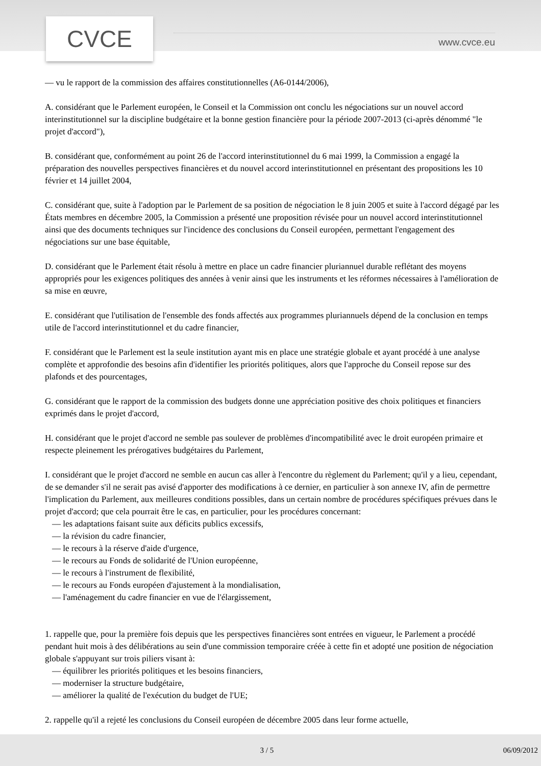CVCE www.cvce.eu
— vu le rapport de la commission des affaires constitutionnelles (A6-0144/2006),
A. considérant que le Parlement européen, le Conseil et la Commission ont conclu les négociations sur un nouvel accord interinstitutionnel sur la discipline budgétaire et la bonne gestion financière pour la période 2007-2013 (ci-après dénommé "le projet d'accord"),
B. considérant que, conformément au point 26 de l'accord interinstitutionnel du 6 mai 1999, la Commission a engagé la préparation des nouvelles perspectives financières et du nouvel accord interinstitutionnel en présentant des propositions les 10 février et 14 juillet 2004,
C. considérant que, suite à l'adoption par le Parlement de sa position de négociation le 8 juin 2005 et suite à l'accord dégagé par les États membres en décembre 2005, la Commission a présenté une proposition révisée pour un nouvel accord interinstitutionnel ainsi que des documents techniques sur l'incidence des conclusions du Conseil européen, permettant l'engagement des négociations sur une base équitable,
D. considérant que le Parlement était résolu à mettre en place un cadre financier pluriannuel durable reflétant des moyens appropriés pour les exigences politiques des années à venir ainsi que les instruments et les réformes nécessaires à l'amélioration de sa mise en œuvre,
E. considérant que l'utilisation de l'ensemble des fonds affectés aux programmes pluriannuels dépend de la conclusion en temps utile de l'accord interinstitutionnel et du cadre financier,
F. considérant que le Parlement est la seule institution ayant mis en place une stratégie globale et ayant procédé à une analyse complète et approfondie des besoins afin d'identifier les priorités politiques, alors que l'approche du Conseil repose sur des plafonds et des pourcentages,
G. considérant que le rapport de la commission des budgets donne une appréciation positive des choix politiques et financiers exprimés dans le projet d'accord,
H. considérant que le projet d'accord ne semble pas soulever de problèmes d'incompatibilité avec le droit européen primaire et respecte pleinement les prérogatives budgétaires du Parlement,
I. considérant que le projet d'accord ne semble en aucun cas aller à l'encontre du règlement du Parlement; qu'il y a lieu, cependant, de se demander s'il ne serait pas avisé d'apporter des modifications à ce dernier, en particulier à son annexe IV, afin de permettre l'implication du Parlement, aux meilleures conditions possibles, dans un certain nombre de procédures spécifiques prévues dans le projet d'accord; que cela pourrait être le cas, en particulier, pour les procédures concernant:
— les adaptations faisant suite aux déficits publics excessifs,
— la révision du cadre financier,
— le recours à la réserve d'aide d'urgence,
— le recours au Fonds de solidarité de l'Union européenne,
— le recours à l'instrument de flexibilité,
— le recours au Fonds européen d'ajustement à la mondialisation,
— l'aménagement du cadre financier en vue de l'élargissement,
1. rappelle que, pour la première fois depuis que les perspectives financières sont entrées en vigueur, le Parlement a procédé pendant huit mois à des délibérations au sein d'une commission temporaire créée à cette fin et adopté une position de négociation globale s'appuyant sur trois piliers visant à:
— équilibrer les priorités politiques et les besoins financiers,
— moderniser la structure budgétaire,
— améliorer la qualité de l'exécution du budget de l'UE;
2. rappelle qu'il a rejeté les conclusions du Conseil européen de décembre 2005 dans leur forme actuelle,
3 / 5 06/09/2012